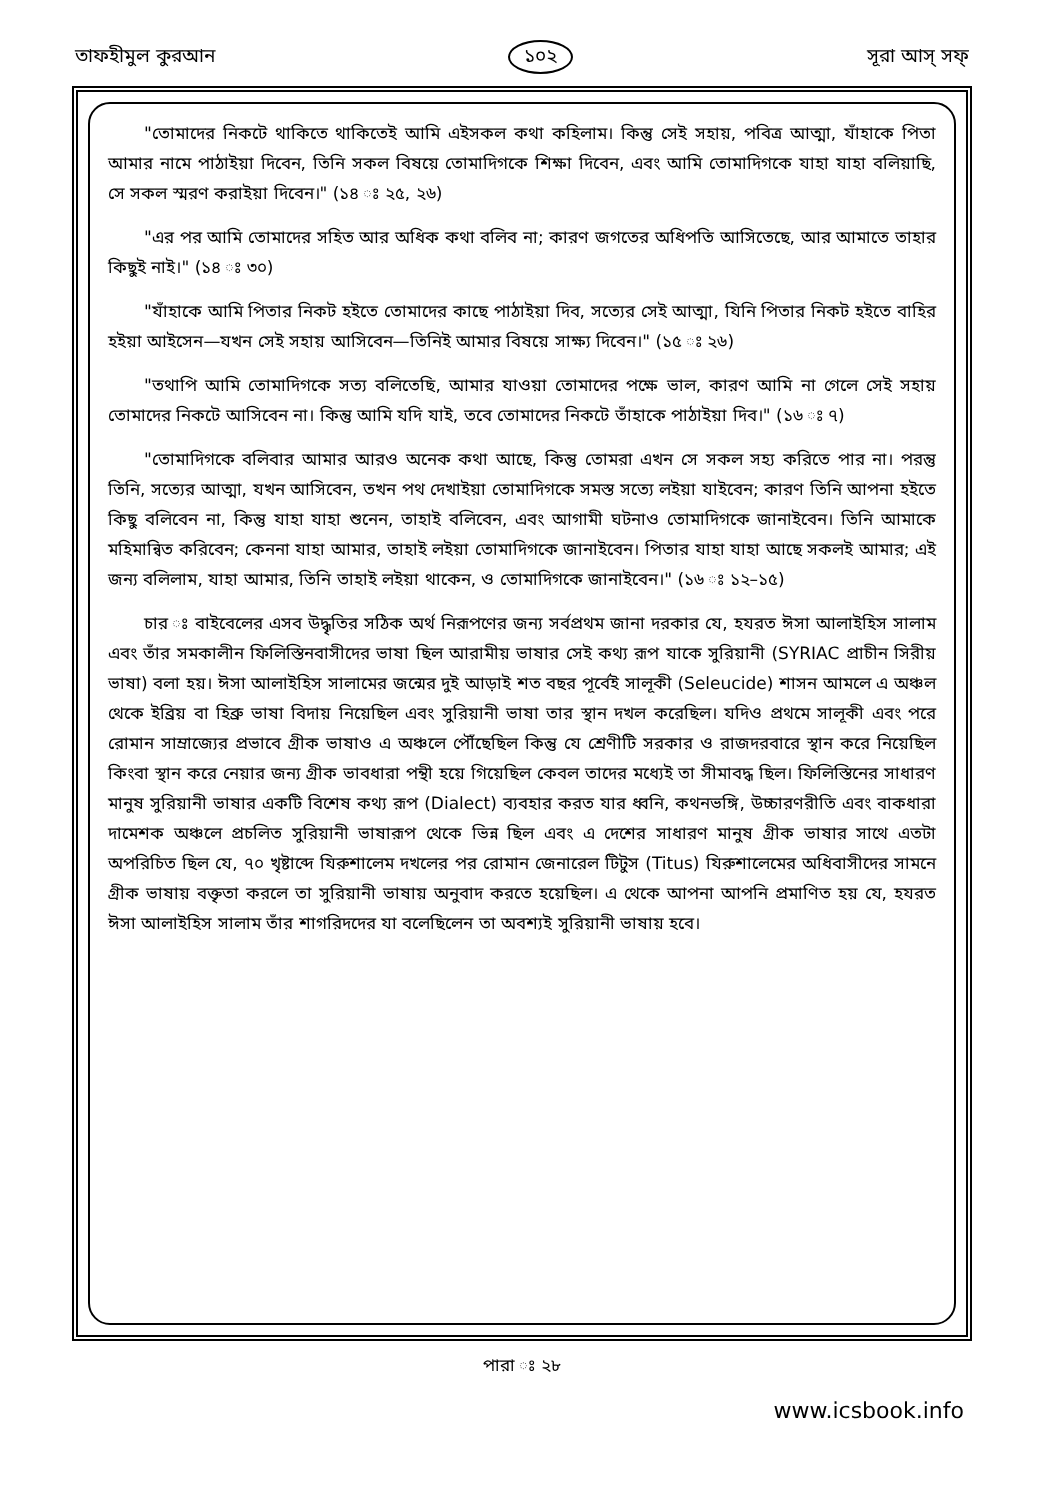তাফহীমুল কুরআন ১০২ সূরা আস্‌ সফ্‌
"তোমাদের নিকটে থাকিতে থাকিতেই আমি এইসকল কথা কহিলাম। কিন্তু সেই সহায়, পবিত্র আত্মা, যাঁহাকে পিতা আমার নামে পাঠাইয়া দিবেন, তিনি সকল বিষয়ে তোমাদিগকে শিক্ষা দিবেন, এবং আমি তোমাদিগকে যাহা যাহা বলিয়াছি, সে সকল স্মরণ করাইয়া দিবেন।" (১৪ ঃ ২৫, ২৬)
"এর পর আমি তোমাদের সহিত আর অধিক কথা বলিব না; কারণ জগতের অধিপতি আসিতেছে, আর আমাতে তাহার কিছুই নাই।" (১৪ ঃ ৩০)
"যাঁহাকে আমি পিতার নিকট হইতে তোমাদের কাছে পাঠাইয়া দিব, সত্যের সেই আত্মা, যিনি পিতার নিকট হইতে বাহির হইয়া আইসেন—যখন সেই সহায় আসিবেন—তিনিই আমার বিষয়ে সাক্ষ্য দিবেন।" (১৫ ঃ ২৬)
"তথাপি আমি তোমাদিগকে সত্য বলিতেছি, আমার যাওয়া তোমাদের পক্ষে ভাল, কারণ আমি না গেলে সেই সহায় তোমাদের নিকটে আসিবেন না। কিন্তু আমি যদি যাই, তবে তোমাদের নিকটে তাঁহাকে পাঠাইয়া দিব।" (১৬ ঃ ৭)
"তোমাদিগকে বলিবার আমার আরও অনেক কথা আছে, কিন্তু তোমরা এখন সে সকল সহ্য করিতে পার না। পরন্তু তিনি, সত্যের আত্মা, যখন আসিবেন, তখন পথ দেখাইয়া তোমাদিগকে সমস্ত সত্যে লইয়া যাইবেন; কারণ তিনি আপনা হইতে কিছু বলিবেন না, কিন্তু যাহা যাহা শুনেন, তাহাই বলিবেন, এবং আগামী ঘটনাও তোমাদিগকে জানাইবেন। তিনি আমাকে মহিমান্বিত করিবেন; কেননা যাহা আমার, তাহাই লইয়া তোমাদিগকে জানাইবেন। পিতার যাহা যাহা আছে সকলই আমার; এই জন্য বলিলাম, যাহা আমার, তিনি তাহাই লইয়া থাকেন, ও তোমাদিগকে জানাইবেন।" (১৬ ঃ ১২–১৫)
চার ঃ বাইবেলের এসব উদ্ধৃতির সঠিক অর্থ নিরূপণের জন্য সর্বপ্রথম জানা দরকার যে, হযরত ঈসা আলাইহিস সালাম এবং তাঁর সমকালীন ফিলিস্তিনবাসীদের ভাষা ছিল আরামীয় ভাষার সেই কথ্য রূপ যাকে সুরিয়ানী (SYRIAC প্রাচীন সিরীয় ভাষা) বলা হয়। ঈসা আলাইহিস সালামের জন্মের দুই আড়াই শত বছর পূর্বেই সালূকী (Seleucide) শাসন আমলে এ অঞ্চল থেকে ইব্রিয় বা হিব্রু ভাষা বিদায় নিয়েছিল এবং সুরিয়ানী ভাষা তার স্থান দখল করেছিল। যদিও প্রথমে সালূকী এবং পরে রোমান সাম্রাজ্যের প্রভাবে গ্রীক ভাষাও এ অঞ্চলে পৌঁছেছিল কিন্তু যে শ্রেণীটি সরকার ও রাজদরবারে স্থান করে নিয়েছিল কিংবা স্থান করে নেয়ার জন্য গ্রীক ভাবধারা পন্থী হয়ে গিয়েছিল কেবল তাদের মধ্যেই তা সীমাবদ্ধ ছিল। ফিলিস্তিনের সাধারণ মানুষ সুরিয়ানী ভাষার একটি বিশেষ কথ্য রূপ (Dialect) ব্যবহার করত যার ধ্বনি, কথনভঙ্গি, উচ্চারণরীতি এবং বাকধারা দামেশক অঞ্চলে প্রচলিত সুরিয়ানী ভাষারূপ থেকে ভিন্ন ছিল এবং এ দেশের সাধারণ মানুষ গ্রীক ভাষার সাথে এতটা অপরিচিত ছিল যে, ৭০ খৃষ্টাব্দে যিরুশালেম দখলের পর রোমান জেনারেল টিটুস (Titus) যিরুশালেমের অধিবাসীদের সামনে গ্রীক ভাষায় বক্তৃতা করলে তা সুরিয়ানী ভাষায় অনুবাদ করতে হয়েছিল। এ থেকে আপনা আপনি প্রমাণিত হয় যে, হযরত ঈসা আলাইহিস সালাম তাঁর শাগরিদদের যা বলেছিলেন তা অবশ্যই সুরিয়ানী ভাষায় হবে।
পারা ঃ ২৮
www.icsbook.info